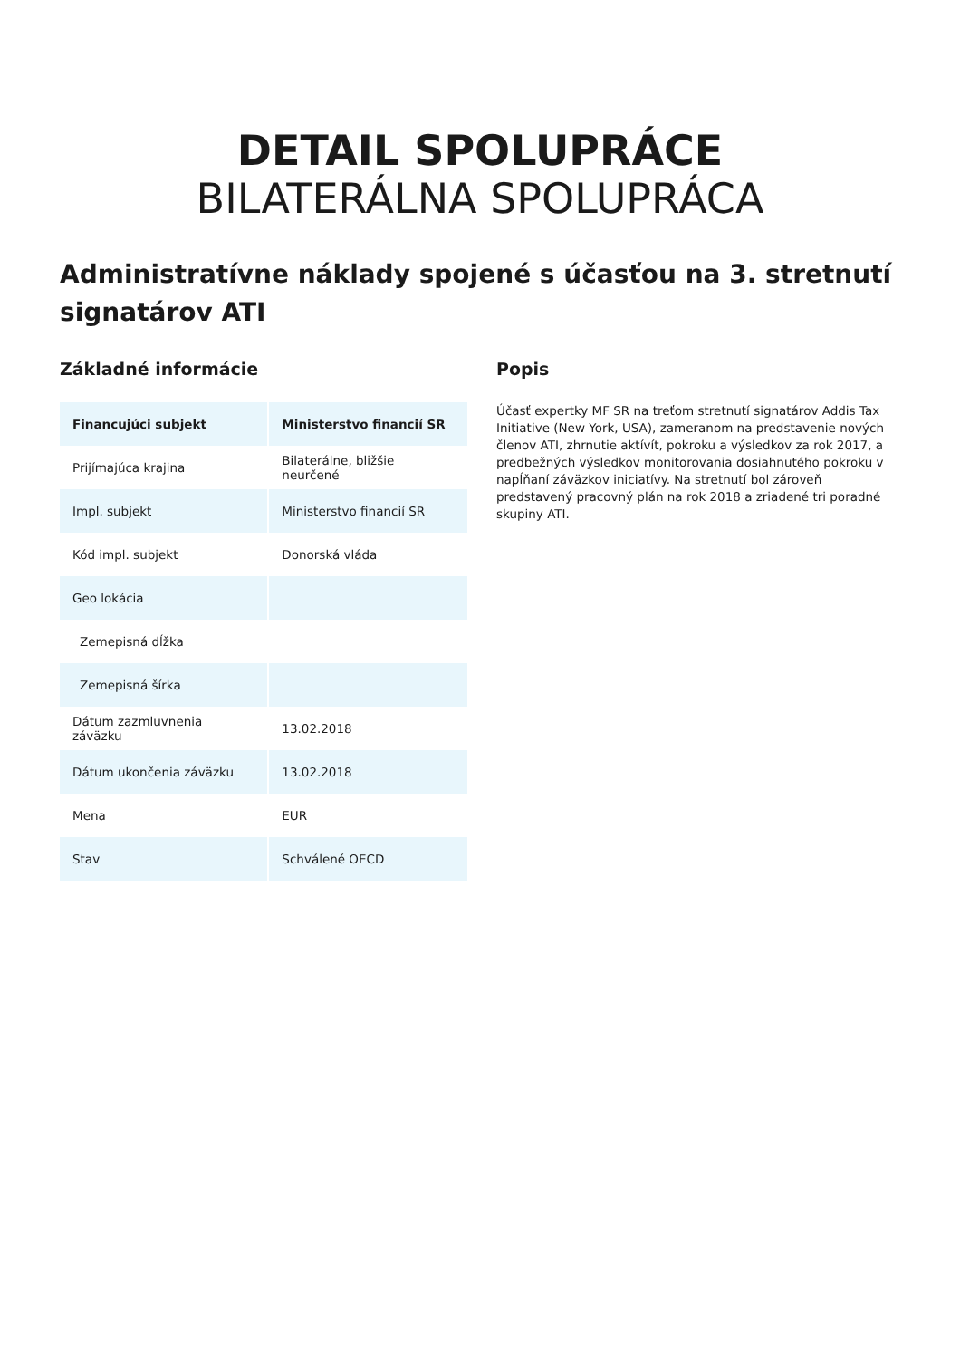DETAIL SPOLUPRÁCE
BILATERÁLNA SPOLUPRÁCA
Administratívne náklady spojené s účasťou na 3. stretnutí signatárov ATI
Základné informácie
| Financujúci subjekt | Ministerstvo financií SR |
| --- | --- |
| Prijímajúca krajina | Bilaterálne, bližšie neurčené |
| Impl. subjekt | Ministerstvo financií SR |
| Kód impl. subjekt | Donorská vláda |
| Geo lokácia | |
| Zemepisná dĺžka | |
| Zemepisná šírka | |
| Dátum zazmluvnenia záväzku | 13.02.2018 |
| Dátum ukončenia záväzku | 13.02.2018 |
| Mena | EUR |
| Stav | Schválené OECD |
Popis
Účasť expertky MF SR na treťom stretnutí signatárov Addis Tax Initiative (New York, USA), zameranom na predstavenie nových členov ATI, zhrnutie aktívít, pokroku a výsledkov za rok 2017, a predbežných výsledkov monitorovania dosiahnutého pokroku v napĺňaní záväzkov iniciatívy. Na stretnutí bol zároveň predstavený pracovný plán na rok 2018 a zriadené tri poradné skupiny ATI.